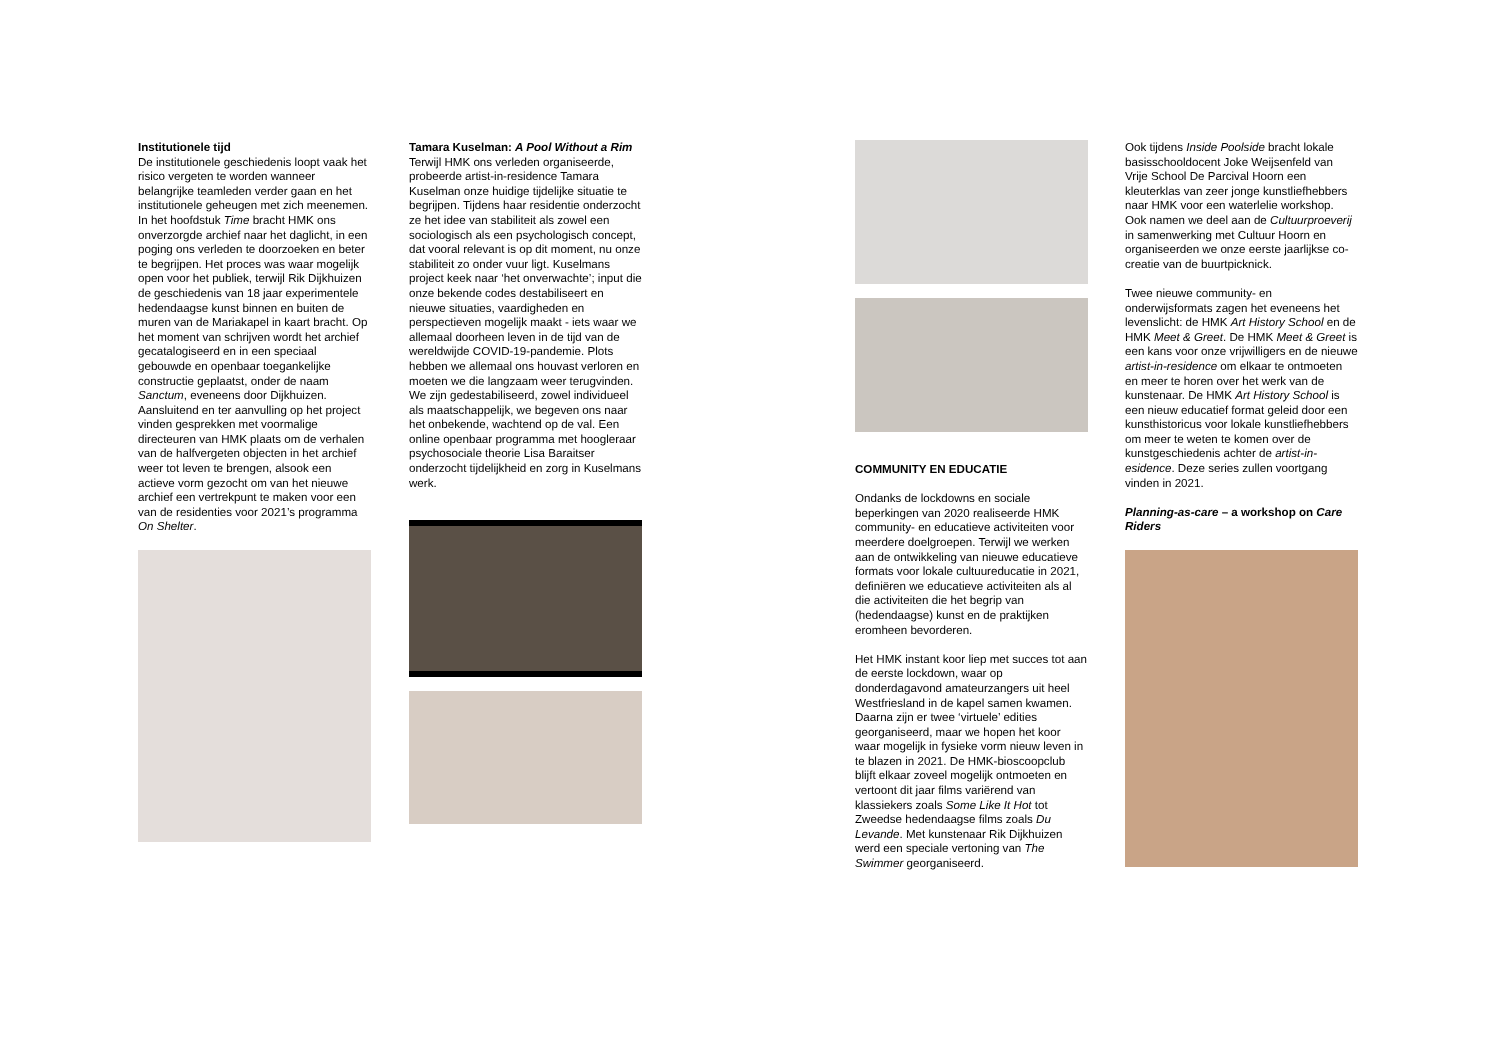Institutionele tijd
De institutionele geschiedenis loopt vaak het risico vergeten te worden wanneer belangrijke teamleden verder gaan en het institutionele geheugen met zich meenemen. In het hoofdstuk Time bracht HMK ons onverzorgde archief naar het daglicht, in een poging ons verleden te doorzoeken en beter te begrijpen. Het proces was waar mogelijk open voor het publiek, terwijl Rik Dijkhuizen de geschiedenis van 18 jaar experimentele hedendaagse kunst binnen en buiten de muren van de Mariakapel in kaart bracht. Op het moment van schrijven wordt het archief gecatalogiseerd en in een speciaal gebouwde en openbaar toegankelijke constructie geplaatst, onder de naam Sanctum, eveneens door Dijkhuizen. Aansluitend en ter aanvulling op het project vinden gesprekken met voormalige directeuren van HMK plaats om de verhalen van de halfvergeten objecten in het archief weer tot leven te brengen, alsook een actieve vorm gezocht om van het nieuwe archief een vertrekpunt te maken voor een van de residenties voor 2021’s programma On Shelter.
Tamara Kuselman: A Pool Without a Rim
Terwijl HMK ons verleden organiseerde, probeerde artist-in-residence Tamara Kuselman onze huidige tijdelijke situatie te begrijpen. Tijdens haar residentie onderzocht ze het idee van stabiliteit als zowel een sociologisch als een psychologisch concept, dat vooral relevant is op dit moment, nu onze stabiliteit zo onder vuur ligt. Kuselmans project keek naar ‘het onverwachte’; input die onze bekende codes destabiliseert en nieuwe situaties, vaardigheden en perspectieven mogelijk maakt - iets waar we allemaal doorheen leven in de tijd van de wereldwijde COVID-19-pandemie. Plots hebben we allemaal ons houvast verloren en moeten we die langzaam weer terugvinden. We zijn gedestabiliseerd, zowel individueel als maatschappelijk, we begeven ons naar het onbekende, wachtend op de val. Een online openbaar programma met hoogleraar psychosociale theorie Lisa Baraitser onderzocht tijdelijkheid en zorg in Kuselmans werk.
COMMUNITY EN EDUCATIE
Ondanks de lockdowns en sociale beperkingen van 2020 realiseerde HMK community- en educatieve activiteiten voor meerdere doelgroepen. Terwijl we werken aan de ontwikkeling van nieuwe educatieve formats voor lokale cultuureducatie in 2021, definiëren we educatieve activiteiten als al die activiteiten die het begrip van (hedendaagse) kunst en de praktijken eromheen bevorderen.
Het HMK instant koor liep met succes tot aan de eerste lockdown, waar op donderdagavond amateurzangers uit heel Westfriesland in de kapel samen kwamen. Daarna zijn er twee ‘virtuele’ edities georganiseerd, maar we hopen het koor waar mogelijk in fysieke vorm nieuw leven in te blazen in 2021. De HMK-bioscoopclub blijft elkaar zoveel mogelijk ontmoeten en vertoont dit jaar films variërend van klassiekers zoals Some Like It Hot tot Zweedse hedendaagse films zoals Du Levande. Met kunstenaar Rik Dijkhuizen werd een speciale vertoning van The Swimmer georganiseerd.
Ook tijdens Inside Poolside bracht lokale basisschooldocent Joke Weijsenfeld van Vrije School De Parcival Hoorn een kleuterklas van zeer jonge kunstliefhebbers naar HMK voor een waterlelie workshop. Ook namen we deel aan de Cultuurproeverij in samenwerking met Cultuur Hoorn en organiseerden we onze eerste jaarlijkse co-creatie van de buurtpicknick.
Twee nieuwe community- en onderwijsformats zagen het eveneens het levenslicht: de HMK Art History School en de HMK Meet & Greet. De HMK Meet & Greet is een kans voor onze vrijwilligers en de nieuwe artist-in-residence om elkaar te ontmoeten en meer te horen over het werk van de kunstenaar. De HMK Art History School is een nieuw educatief format geleid door een kunsthistoricus voor lokale kunstliefhebbers om meer te weten te komen over de kunstgeschiedenis achter de artist-in-esidence. Deze series zullen voortgang vinden in 2021.
Planning-as-care – a workshop on Care Riders